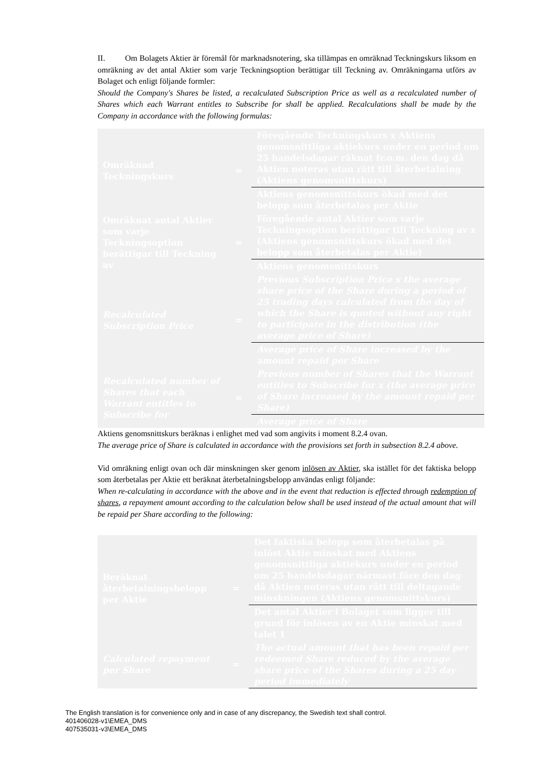II. Om Bolagets Aktier är föremål för marknadsnotering, ska tillämpas en omräknad Teckningskurs liksom en omräkning av det antal Aktier som varje Teckningsoption berättigar till Teckning av. Omräkningarna utförs av Bolaget och enligt följande formler:
Should the Company's Shares be listed, a recalculated Subscription Price as well as a recalculated number of Shares which each Warrant entitles to Subscribe for shall be applied. Recalculations shall be made by the Company in accordance with the following formulas:
| Omräknad Teckningskurs | = | Föregående Teckningskurs x Aktiens genomsnittliga aktiekurs under en period om 25 handelsdagar räknat fr.o.m. den dag då Aktien noteras utan rätt till återbetalning (Aktiens genomsnittskurs) |
| | | Aktiens genomsnittskurs ökad med det belopp som återbetalas per Aktie |
| Omräknat antal Aktier som varje Teckningsoption berättigar till Teckning av | = | Föregående antal Aktier som varje Teckningsoption berättigar till Teckning av x (Aktiens genomsnittskurs ökad med det belopp som återbetalas per Aktie) |
| | | Aktiens genomsnittskurs |
| Recalculated Subscription Price | = | Previous Subscription Price x the average share price of the Share during a period of 25 trading days calculated from the day of which the Share is quoted without any right to participate in the distribution (the average price of Share) |
| | | Average price of Share increased by the amount repaid per Share |
| Recalculated number of Shares that each Warrant entitles to Subscribe for | = | Previous number of Shares that the Warrant entitles to Subscribe for x (the average price of Share increased by the amount repaid per Share) |
| | | Average price of Share |
Aktiens genomsnittskurs beräknas i enlighet med vad som angivits i moment 8.2.4 ovan.
The average price of Share is calculated in accordance with the provisions set forth in subsection 8.2.4 above.
Vid omräkning enligt ovan och där minskningen sker genom inlösen av Aktier, ska istället för det faktiska belopp som återbetalas per Aktie ett beräknat återbetalningsbelopp användas enligt följande:
When re-calculating in accordance with the above and in the event that reduction is effected through redemption of shares, a repayment amount according to the calculation below shall be used instead of the actual amount that will be repaid per Share according to the following:
| Beräknat återbetalningsbelopp per Aktie | = | Det faktiska belopp som återbetalas på inlöst Aktie minskat med Aktiens genomsnittliga aktiekurs under en period om 25 handelsdagar närmast före den dag då Aktien noteras utan rätt till deltagande minskningen (Aktiens genomsnittskurs) |
| | | Det antal Aktier i Bolaget som ligger till grund för inlösen av en Aktie minskat med talet 1 |
| Calculated repayment per Share | = | The actual amount that has been repaid per redeemed Share reduced by the average share price of the Shares during a 25 day period immediately |
The English translation is for convenience only and in case of any discrepancy, the Swedish text shall control.
401406028-v1\EMEA_DMS
407535031-v3\EMEA_DMS